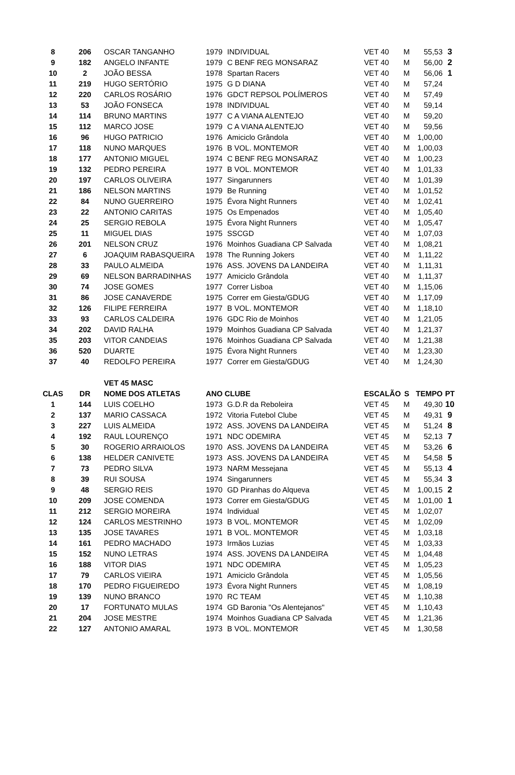| 8 | 206 | OSCAR TANGANHO | 1979 | INDIVIDUAL | VET 40 | M | 55,53 | 3 |
| 9 | 182 | ANGELO INFANTE | 1979 | C BENF REG MONSARAZ | VET 40 | M | 56,00 | 2 |
| 10 | 2 | JOÃO BESSA | 1978 | Spartan Racers | VET 40 | M | 56,06 | 1 |
| 11 | 219 | HUGO SERTÓRIO | 1975 | G D DIANA | VET 40 | M | 57,24 | |
| 12 | 220 | CARLOS ROSÁRIO | 1976 | GDCT REPSOL POLÍMEROS | VET 40 | M | 57,49 | |
| 13 | 53 | JOÃO FONSECA | 1978 | INDIVIDUAL | VET 40 | M | 59,14 | |
| 14 | 114 | BRUNO MARTINS | 1977 | C A VIANA ALENTEJO | VET 40 | M | 59,20 | |
| 15 | 112 | MARCO JOSE | 1979 | C A VIANA ALENTEJO | VET 40 | M | 59,56 | |
| 16 | 96 | HUGO PATRICIO | 1976 | Amiciclo Grândola | VET 40 | M | 1,00,00 | |
| 17 | 118 | NUNO MARQUES | 1976 | B VOL. MONTEMOR | VET 40 | M | 1,00,03 | |
| 18 | 177 | ANTONIO MIGUEL | 1974 | C BENF REG MONSARAZ | VET 40 | M | 1,00,23 | |
| 19 | 132 | PEDRO PEREIRA | 1977 | B VOL. MONTEMOR | VET 40 | M | 1,01,33 | |
| 20 | 197 | CARLOS OLIVEIRA | 1977 | Singarunners | VET 40 | M | 1,01,39 | |
| 21 | 186 | NELSON MARTINS | 1979 | Be Running | VET 40 | M | 1,01,52 | |
| 22 | 84 | NUNO GUERREIRO | 1975 | Évora Night Runners | VET 40 | M | 1,02,41 | |
| 23 | 22 | ANTONIO CARITAS | 1975 | Os Empenados | VET 40 | M | 1,05,40 | |
| 24 | 25 | SERGIO REBOLA | 1975 | Évora Night Runners | VET 40 | M | 1,05,47 | |
| 25 | 11 | MIGUEL DIAS | 1975 | SSCGD | VET 40 | M | 1,07,03 | |
| 26 | 201 | NELSON CRUZ | 1976 | Moinhos Guadiana CP Salvada | VET 40 | M | 1,08,21 | |
| 27 | 6 | JOAQUIM RABASQUEIRA | 1978 | The Running Jokers | VET 40 | M | 1,11,22 | |
| 28 | 33 | PAULO ALMEIDA | 1976 | ASS. JOVENS DA LANDEIRA | VET 40 | M | 1,11,31 | |
| 29 | 69 | NELSON BARRADINHAS | 1977 | Amiciclo Grândola | VET 40 | M | 1,11,37 | |
| 30 | 74 | JOSE GOMES | 1977 | Correr Lisboa | VET 40 | M | 1,15,06 | |
| 31 | 86 | JOSE CANAVERDE | 1975 | Correr em Giesta/GDUG | VET 40 | M | 1,17,09 | |
| 32 | 126 | FILIPE FERREIRA | 1977 | B VOL. MONTEMOR | VET 40 | M | 1,18,10 | |
| 33 | 93 | CARLOS CALDEIRA | 1976 | GDC Rio de Moinhos | VET 40 | M | 1,21,05 | |
| 34 | 202 | DAVID RALHA | 1979 | Moinhos Guadiana CP Salvada | VET 40 | M | 1,21,37 | |
| 35 | 203 | VITOR CANDEIAS | 1976 | Moinhos Guadiana CP Salvada | VET 40 | M | 1,21,38 | |
| 36 | 520 | DUARTE | 1975 | Évora Night Runners | VET 40 | M | 1,23,30 | |
| 37 | 40 | REDOLFO PEREIRA | 1977 | Correr em Giesta/GDUG | VET 40 | M | 1,24,30 | |
| | | VET 45 MASC | | | | | | |
| CLAS | DR | NOME DOS ATLETAS | ANO CLUBE | | ESCALÃO | S | TEMPO | PT |
| 1 | 144 | LUIS COELHO | 1973 | G.D.R da Reboleira | VET 45 | M | 49,30 | 10 |
| 2 | 137 | MARIO CASSACA | 1972 | Vitoria Futebol Clube | VET 45 | M | 49,31 | 9 |
| 3 | 227 | LUIS ALMEIDA | 1972 | ASS. JOVENS DA LANDEIRA | VET 45 | M | 51,24 | 8 |
| 4 | 192 | RAUL LOURENÇO | 1971 | NDC ODEMIRA | VET 45 | M | 52,13 | 7 |
| 5 | 30 | ROGERIO ARRAIOLOS | 1970 | ASS. JOVENS DA LANDEIRA | VET 45 | M | 53,26 | 6 |
| 6 | 138 | HELDER CANIVETE | 1973 | ASS. JOVENS DA LANDEIRA | VET 45 | M | 54,58 | 5 |
| 7 | 73 | PEDRO SILVA | 1973 | NARM Messejana | VET 45 | M | 55,13 | 4 |
| 8 | 39 | RUI SOUSA | 1974 | Singarunners | VET 45 | M | 55,34 | 3 |
| 9 | 48 | SERGIO REIS | 1970 | GD Piranhas do Alqueva | VET 45 | M | 1,00,15 | 2 |
| 10 | 209 | JOSE COMENDA | 1973 | Correr em Giesta/GDUG | VET 45 | M | 1,01,00 | 1 |
| 11 | 212 | SERGIO MOREIRA | 1974 | Individual | VET 45 | M | 1,02,07 | |
| 12 | 124 | CARLOS MESTRINHO | 1973 | B VOL. MONTEMOR | VET 45 | M | 1,02,09 | |
| 13 | 135 | JOSE TAVARES | 1971 | B VOL. MONTEMOR | VET 45 | M | 1,03,18 | |
| 14 | 161 | PEDRO MACHADO | 1973 | Irmãos Luzias | VET 45 | M | 1,03,33 | |
| 15 | 152 | NUNO LETRAS | 1974 | ASS. JOVENS DA LANDEIRA | VET 45 | M | 1,04,48 | |
| 16 | 188 | VITOR DIAS | 1971 | NDC ODEMIRA | VET 45 | M | 1,05,23 | |
| 17 | 79 | CARLOS VIEIRA | 1971 | Amiciclo Grândola | VET 45 | M | 1,05,56 | |
| 18 | 170 | PEDRO FIGUEIREDO | 1973 | Évora Night Runners | VET 45 | M | 1,08,19 | |
| 19 | 139 | NUNO BRANCO | 1970 | RC TEAM | VET 45 | M | 1,10,38 | |
| 20 | 17 | FORTUNATO MULAS | 1974 | GD Baronia "Os Alentejanos" | VET 45 | M | 1,10,43 | |
| 21 | 204 | JOSE MESTRE | 1974 | Moinhos Guadiana CP Salvada | VET 45 | M | 1,21,36 | |
| 22 | 127 | ANTONIO AMARAL | 1973 | B VOL. MONTEMOR | VET 45 | M | 1,30,58 | |